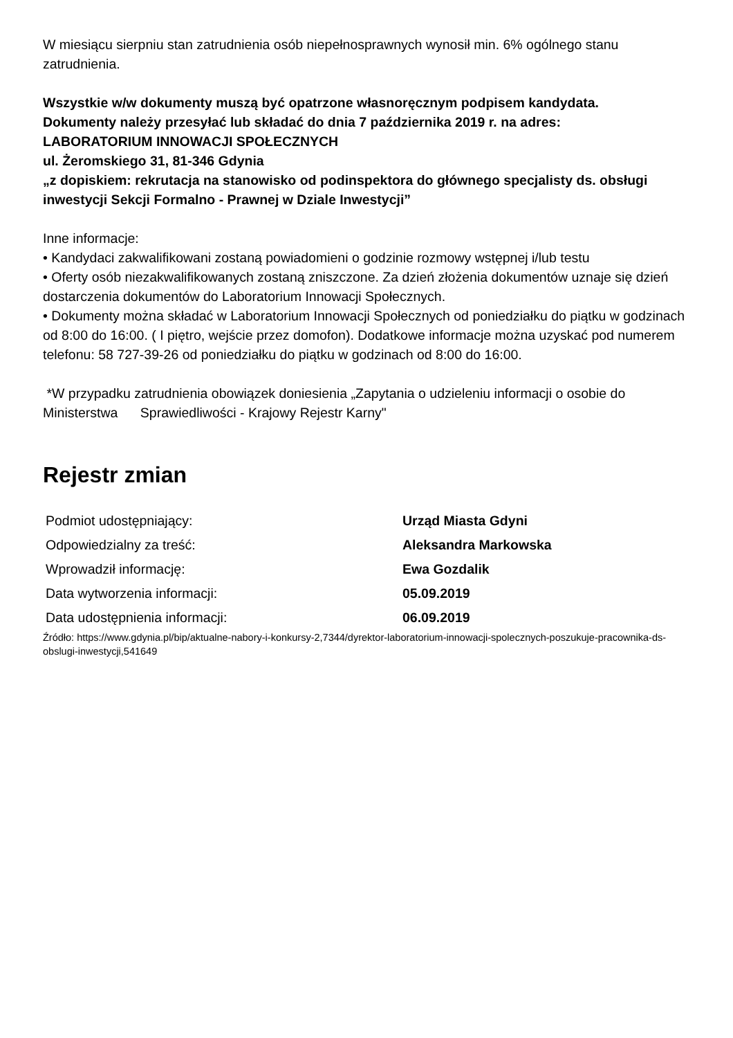W miesiącu sierpniu stan zatrudnienia osób niepełnosprawnych wynosił min. 6% ogólnego stanu zatrudnienia.
Wszystkie w/w dokumenty muszą być opatrzone własnoręcznym podpisem kandydata.
Dokumenty należy przesyłać lub składać do dnia 7 października 2019 r. na adres:
LABORATORIUM INNOWACJI SPOŁECZNYCH
ul. Żeromskiego 31, 81-346 Gdynia
„z dopiskiem: rekrutacja na stanowisko od podinspektora do głównego specjalisty ds. obsługi inwestycji Sekcji Formalno - Prawnej w Dziale Inwestycji”
Inne informacje:
• Kandydaci zakwalifikowani zostaną powiadomieni o godzinie rozmowy wstępnej i/lub testu
• Oferty osób niezakwalifikowanych zostaną zniszczone. Za dzień złożenia dokumentów uznaje się dzień dostarczenia dokumentów do Laboratorium Innowacji Społecznych.
• Dokumenty można składać w Laboratorium Innowacji Społecznych od poniedziałku do piątku w godzinach od 8:00 do 16:00. ( I piętro, wejście przez domofon). Dodatkowe informacje można uzyskać pod numerem telefonu: 58 727-39-26 od poniedziałku do piątku w godzinach od 8:00 do 16:00.
*W przypadku zatrudnienia obowiązek doniesienia „Zapytania o udzieleniu informacji o osobie do Ministerstwa Sprawiedliwości - Krajowy Rejestr Karny"
Rejestr zmian
| Podmiot udostępniający: | Urząd Miasta Gdyni |
| Odpowiedzialny za treść: | Aleksandra Markowska |
| Wprowadził informację: | Ewa Gozdalik |
| Data wytworzenia informacji: | 05.09.2019 |
| Data udostępnienia informacji: | 06.09.2019 |
Źródło: https://www.gdynia.pl/bip/aktualne-nabory-i-konkursy-2,7344/dyrektor-laboratorium-innowacji-spolecznych-poszukuje-pracownika-ds-obslugi-inwestycji,541649